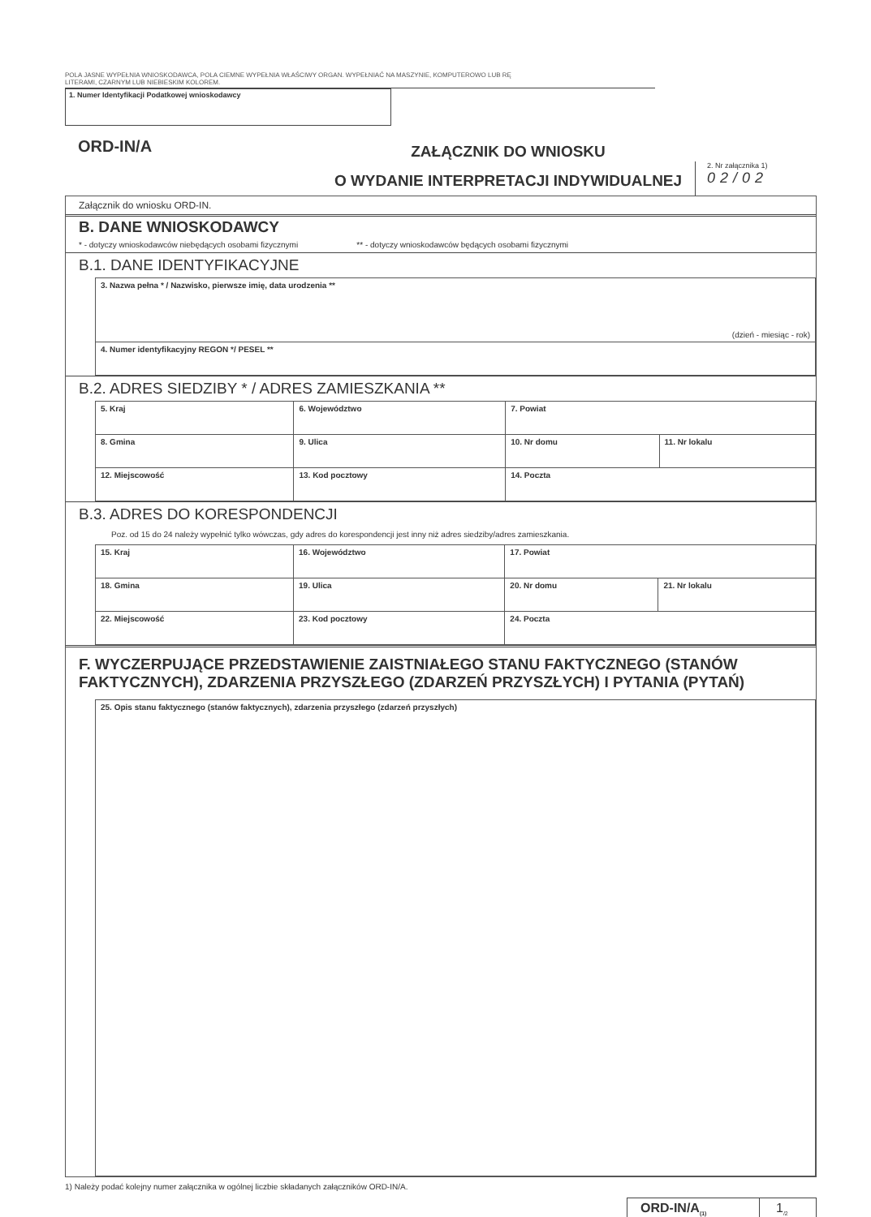POLA JASNE WYPEŁNIA WNIOSKODAWCA, POLA CIEMNE WYPEŁNIA WŁAŚCIWY ORGAN. WYPEŁNIAĆ NA MASZYNIE, KOMPUTEROWO LUB RĘ
LITERAMI, CZARNYM LUB NIEBIESKIM KOLOREM.
1. Numer Identyfikacji Podatkowej wnioskodawcy
ORD-IN/A
ZAŁĄCZNIK DO WNIOSKU
O WYDANIE INTERPRETACJI INDYWIDUALNEJ
2. Nr załącznika 1)
02/02
Załącznik do wniosku ORD-IN.
B. DANE WNIOSKODAWCY
* - dotyczy wnioskodawców niebędących osobami fizycznymi ** - dotyczy wnioskodawców będących osobami fizycznymi
B.1. DANE IDENTYFIKACYJNE
| 3. Nazwa pełna * / Nazwisko, pierwsze imię, data urodzenia ** (dzień - miesiąc - rok) |
| 4. Numer identyfikacyjny REGON */ PESEL ** |
B.2. ADRES SIEDZIBY * / ADRES ZAMIESZKANIA **
| 5. Kraj | 6. Województwo | | | 7. Powiat | |
| 8. Gmina | | 9. Ulica | | 10. Nr domu | 11. Nr lokalu |
| 12. Miejscowość | | 13. Kod pocztowy | 14. Poczta | | |
B.3. ADRES DO KORESPONDENCJI
Poz. od 15 do 24 należy wypełnić tylko wówczas, gdy adres do korespondencji jest inny niż adres siedziby/adres zamieszkania.
| 15. Kraj | 16. Województwo | | | 17. Powiat | |
| 18. Gmina | | 19. Ulica | | 20. Nr domu | 21. Nr lokalu |
| 22. Miejscowość | | 23. Kod pocztowy | 24. Poczta | | |
F. WYCZERPUJĄCE PRZEDSTAWIENIE ZAISTNIAŁEGO STANU FAKTYCZNEGO (STANÓW FAKTYCZNYCH), ZDARZENIA PRZYSZŁEGO (ZDARZEŃ PRZYSZŁYCH) I PYTANIA (PYTAŃ)
| 25. Opis stanu faktycznego (stanów faktycznych), zdarzenia przyszłego (zdarzeń przyszłych) |
1) Należy podać kolejny numer załącznika w ogólnej liczbie składanych załączników ORD-IN/A.
ORD-IN/A<sub>(1)</sub> 1<sub>/2</sub>